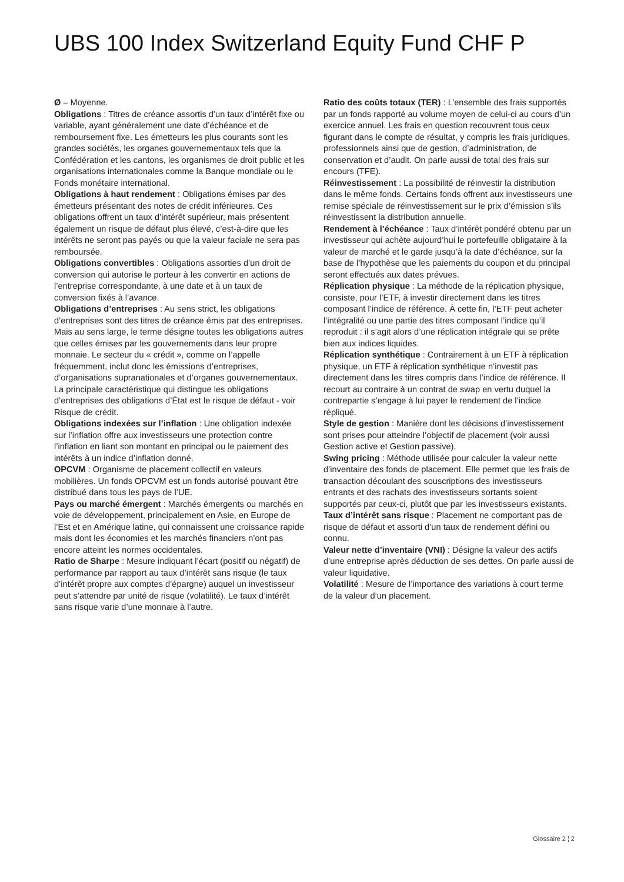UBS 100 Index Switzerland Equity Fund CHF P
Ø – Moyenne.
Obligations : Titres de créance assortis d’un taux d’intérêt fixe ou variable, ayant généralement une date d’échéance et de remboursement fixe. Les émetteurs les plus courants sont les grandes sociétés, les organes gouvernementaux tels que la Confédération et les cantons, les organismes de droit public et les organisations internationales comme la Banque mondiale ou le Fonds monétaire international.
Obligations à haut rendement : Obligations émises par des émetteurs présentant des notes de crédit inférieures. Ces obligations offrent un taux d’intérêt supérieur, mais présentent également un risque de défaut plus élevé, c’est-à-dire que les intérêts ne seront pas payés ou que la valeur faciale ne sera pas remboursée.
Obligations convertibles : Obligations assorties d’un droit de conversion qui autorise le porteur à les convertir en actions de l’entreprise correspondante, à une date et à un taux de conversion fixés à l’avance.
Obligations d’entreprises : Au sens strict, les obligations d’entreprises sont des titres de créance émis par des entreprises. Mais au sens large, le terme désigne toutes les obligations autres que celles émises par les gouvernements dans leur propre monnaie. Le secteur du « crédit », comme on l’appelle fréquemment, inclut donc les émissions d’entreprises, d’organisations supranationales et d’organes gouvernementaux. La principale caractéristique qui distingue les obligations d’entreprises des obligations d’État est le risque de défaut - voir Risque de crédit.
Obligations indexées sur l’inflation : Une obligation indexée sur l’inflation offre aux investisseurs une protection contre l’inflation en liant son montant en principal ou le paiement des intérêts à un indice d’inflation donné.
OPCVM : Organisme de placement collectif en valeurs mobilières. Un fonds OPCVM est un fonds autorisé pouvant être distribué dans tous les pays de l’UE.
Pays ou marché émergent : Marchés émergents ou marchés en voie de développement, principalement en Asie, en Europe de l’Est et en Amérique latine, qui connaissent une croissance rapide mais dont les économies et les marchés financiers n’ont pas encore atteint les normes occidentales.
Ratio de Sharpe : Mesure indiquant l’écart (positif ou négatif) de performance par rapport au taux d’intérêt sans risque (le taux d’intérêt propre aux comptes d’épargne) auquel un investisseur peut s’attendre par unité de risque (volatilité). Le taux d’intérêt sans risque varie d’une monnaie à l’autre.
Ratio des coûts totaux (TER) : L’ensemble des frais supportés par un fonds rapporté au volume moyen de celui-ci au cours d’un exercice annuel. Les frais en question recouvrent tous ceux figurant dans le compte de résultat, y compris les frais juridiques, professionnels ainsi que de gestion, d’administration, de conservation et d’audit. On parle aussi de total des frais sur encours (TFE).
Réinvestissement : La possibilité de réinvestir la distribution dans le même fonds. Certains fonds offrent aux investisseurs une remise spéciale de réinvestissement sur le prix d’émission s’ils réinvestissent la distribution annuelle.
Rendement à l’échéance : Taux d’intérêt pondéré obtenu par un investisseur qui achète aujourd’hui le portefeuille obligataire à la valeur de marché et le garde jusqu’à la date d’échéance, sur la base de l’hypothèse que les paiements du coupon et du principal seront effectués aux dates prévues.
Réplication physique : La méthode de la réplication physique, consiste, pour l’ETF, à investir directement dans les titres composant l’indice de référence. À cette fin, l’ETF peut acheter l’intégralité ou une partie des titres composant l’indice qu’il reproduit : il s’agit alors d’une réplication intégrale qui se prête bien aux indices liquides.
Réplication synthétique : Contrairement à un ETF à réplication physique, un ETF à réplication synthétique n’investit pas directement dans les titres compris dans l’indice de référence. Il recourt au contraire à un contrat de swap en vertu duquel la contrepartie s’engage à lui payer le rendement de l’indice répliqué.
Style de gestion : Manière dont les décisions d’investissement sont prises pour atteindre l’objectif de placement (voir aussi Gestion active et Gestion passive).
Swing pricing : Méthode utilisée pour calculer la valeur nette d’inventaire des fonds de placement. Elle permet que les frais de transaction découlant des souscriptions des investisseurs entrants et des rachats des investisseurs sortants soient supportés par ceux-ci, plutôt que par les investisseurs existants.
Taux d’intérêt sans risque : Placement ne comportant pas de risque de défaut et assorti d’un taux de rendement défini ou connu.
Valeur nette d’inventaire (VNI) : Désigne la valeur des actifs d’une entreprise après déduction de ses dettes. On parle aussi de valeur liquidative.
Volatilité : Mesure de l’importance des variations à court terme de la valeur d’un placement.
Glossaire 2 ¦ 2